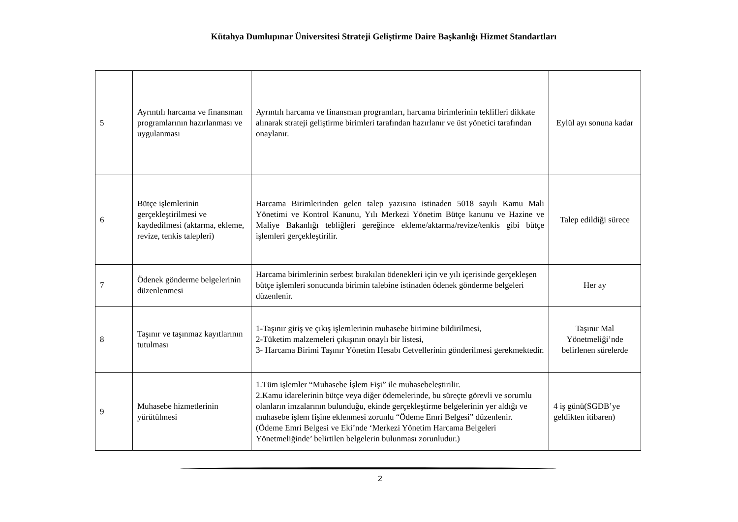Kütahya Dumlupınar Üniversitesi Strateji Geliştirme Daire Başkanlığı Hizmet Standartları
| 5 | Ayrıntılı harcama ve finansman programlarının hazırlanması ve uygulanması | Ayrıntılı harcama ve finansman programları, harcama birimlerinin teklifleri dikkate alınarak strateji geliştirme birimleri tarafından hazırlanır ve üst yönetici tarafından onaylanır. | Eylül ayı sonuna kadar |
| 6 | Bütçe işlemlerinin gerçekleştirilmesi ve kaydedilmesi (aktarma, ekleme, revize, tenkis talepleri) | Harcama Birimlerinden gelen talep yazısına istinaden 5018 sayılı Kamu Mali Yönetimi ve Kontrol Kanunu, Yılı Merkezi Yönetim Bütçe kanunu ve Hazine ve Maliye Bakanlığı tebliğleri gereğince ekleme/aktarma/revize/tenkis gibi bütçe işlemleri gerçekleştirilir. | Talep edildiği sürece |
| 7 | Ödenek gönderme belgelerinin düzenlenmesi | Harcama birimlerinin serbest bırakılan ödenekleri için ve yılı içerisinde gerçekleşen bütçe işlemleri sonucunda birimin talebine istinaden ödenek gönderme belgeleri düzenlenir. | Her ay |
| 8 | Taşınır ve taşınmaz kayıtlarının tutulması | 1-Taşınır giriş ve çıkış işlemlerinin muhasebe birimine bildirilmesi, 2-Tüketim malzemeleri çıkışının onaylı bir listesi, 3- Harcama Birimi Taşınır Yönetim Hesabı Cetvellerinin gönderilmesi gerekmektedir. | Taşınır Mal Yönetmeliği’nde belirlenen sürelerde |
| 9 | Muhasebe hizmetlerinin yürütülmesi | 1.Tüm işlemler “Muhasebe İşlem Fişi” ile muhasebeleştirilir. 2.Kamu idarelerinin bütçe veya diğer ödemelerinde, bu süreçte görevli ve sorumlu olanların imzalarının bulunduğu, ekinde gerçekleştirme belgelerinin yer aldığı ve muhasebe işlem fişine eklenmesi zorunlu “Ödeme Emri Belgesi” düzenlenir. (Ödeme Emri Belgesi ve Eki’nde ‘Merkezi Yönetim Harcama Belgeleri Yönetmeliğinde’ belirtilen belgelerin bulunması zorunludur.) | 4 iş günü(SGDB’ye geldikten itibaren) |
2